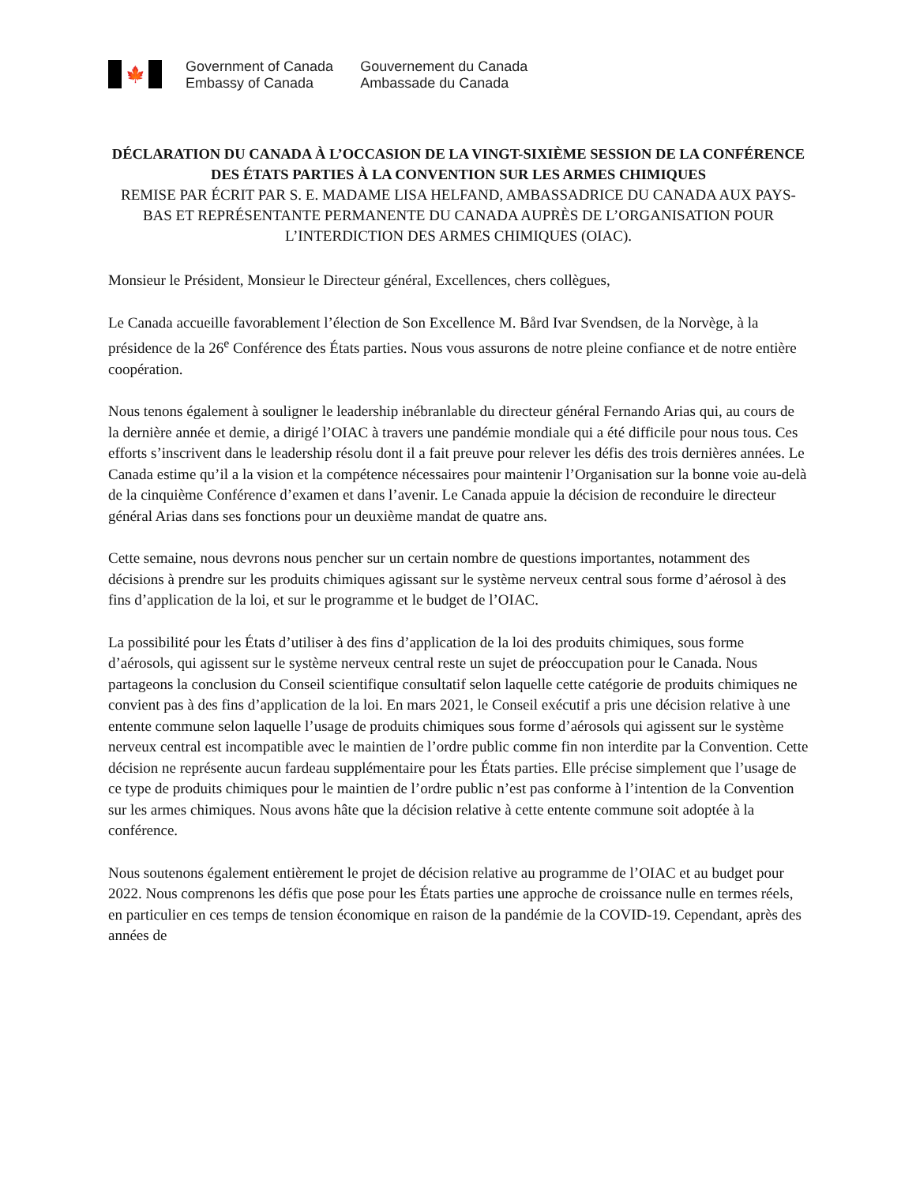🍁
Government of Canada
Embassy of Canada
Gouvernement du Canada
Ambassade du Canada
DÉCLARATION DU CANADA À L’OCCASION DE LA VINGT-SIXIÈME SESSION DE LA CONFÉRENCE DES ÉTATS PARTIES À LA CONVENTION SUR LES ARMES CHIMIQUES
REMISE PAR ÉCRIT PAR S. E. MADAME LISA HELFAND, AMBASSADRICE DU CANADA AUX PAYS-BAS ET REPRÉSENTANTE PERMANENTE DU CANADA AUPRÈS DE L’ORGANISATION POUR L’INTERDICTION DES ARMES CHIMIQUES (OIAC).
Monsieur le Président, Monsieur le Directeur général, Excellences, chers collègues,
Le Canada accueille favorablement l’élection de Son Excellence M. Bård Ivar Svendsen, de la Norvège, à la présidence de la 26<sup>e</sup> Conférence des États parties. Nous vous assurons de notre pleine confiance et de notre entière coopération.
Nous tenons également à souligner le leadership inébranlable du directeur général Fernando Arias qui, au cours de la dernière année et demie, a dirigé l’OIAC à travers une pandémie mondiale qui a été difficile pour nous tous. Ces efforts s’inscrivent dans le leadership résolu dont il a fait preuve pour relever les défis des trois dernières années. Le Canada estime qu’il a la vision et la compétence nécessaires pour maintenir l’Organisation sur la bonne voie au-delà de la cinquième Conférence d’examen et dans l’avenir. Le Canada appuie la décision de reconduire le directeur général Arias dans ses fonctions pour un deuxième mandat de quatre ans.
Cette semaine, nous devrons nous pencher sur un certain nombre de questions importantes, notamment des décisions à prendre sur les produits chimiques agissant sur le système nerveux central sous forme d’aérosol à des fins d’application de la loi, et sur le programme et le budget de l’OIAC.
La possibilité pour les États d’utiliser à des fins d’application de la loi des produits chimiques, sous forme d’aérosols, qui agissent sur le système nerveux central reste un sujet de préoccupation pour le Canada. Nous partageons la conclusion du Conseil scientifique consultatif selon laquelle cette catégorie de produits chimiques ne convient pas à des fins d’application de la loi. En mars 2021, le Conseil exécutif a pris une décision relative à une entente commune selon laquelle l’usage de produits chimiques sous forme d’aérosols qui agissent sur le système nerveux central est incompatible avec le maintien de l’ordre public comme fin non interdite par la Convention. Cette décision ne représente aucun fardeau supplémentaire pour les États parties. Elle précise simplement que l’usage de ce type de produits chimiques pour le maintien de l’ordre public n’est pas conforme à l’intention de la Convention sur les armes chimiques. Nous avons hâte que la décision relative à cette entente commune soit adoptée à la conférence.
Nous soutenons également entièrement le projet de décision relative au programme de l’OIAC et au budget pour 2022. Nous comprenons les défis que pose pour les États parties une approche de croissance nulle en termes réels, en particulier en ces temps de tension économique en raison de la pandémie de la COVID-19. Cependant, après des années de